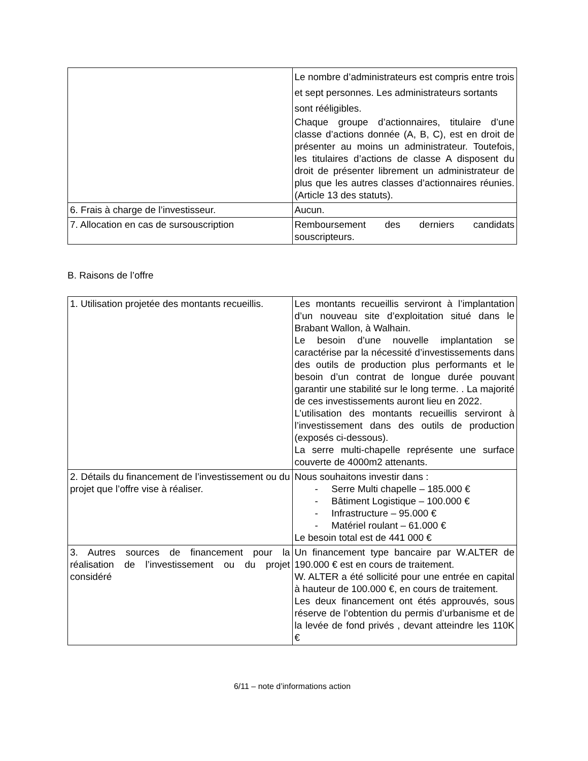| | Le nombre d’administrateurs est compris entre trois et sept personnes. Les administrateurs sortants sont rééligibles. Chaque groupe d’actionnaires, titulaire d’une classe d’actions donnée (A, B, C), est en droit de présenter au moins un administrateur. Toutefois, les titulaires d’actions de classe A disposent du droit de présenter librement un administrateur de plus que les autres classes d’actionnaires réunies. (Article 13 des statuts). |
| 6. Frais à charge de l’investisseur. | Aucun. |
| 7. Allocation en cas de sursouscription | Remboursement des derniers candidats souscripteurs. |
B. Raisons de l’offre
| 1. Utilisation projetée des montants recueillis. | Les montants recueillis serviront à l’implantation d’un nouveau site d’exploitation situé dans le Brabant Wallon, à Walhain. Le besoin d’une nouvelle implantation se caractérise par la nécessité d’investissements dans des outils de production plus performants et le besoin d’un contrat de longue durée pouvant garantir une stabilité sur le long terme. . La majorité de ces investissements auront lieu en 2022. L’utilisation des montants recueillis serviront à l’investissement dans des outils de production (exposés ci-dessous). La serre multi-chapelle représente une surface couverte de 4000m2 attenants. |
| 2. Détails du financement de l’investissement ou du projet que l’offre vise à réaliser. | Nous souhaitons investir dans : - Serre Multi chapelle – 185.000 € - Bâtiment Logistique – 100.000 € - Infrastructure – 95.000 € - Matériel roulant – 61.000 € Le besoin total est de 441 000 € |
| 3. Autres sources de financement pour la réalisation de l’investissement ou du projet considéré | Un financement type bancaire par W.ALTER de 190.000 € est en cours de traitement. W. ALTER a été sollicité pour une entrée en capital à hauteur de 100.000 €, en cours de traitement. Les deux financement ont étés approuvés, sous réserve de l’obtention du permis d’urbanisme et de la levée de fond privés , devant atteindre les 110K € |
6/11 – note d’informations action